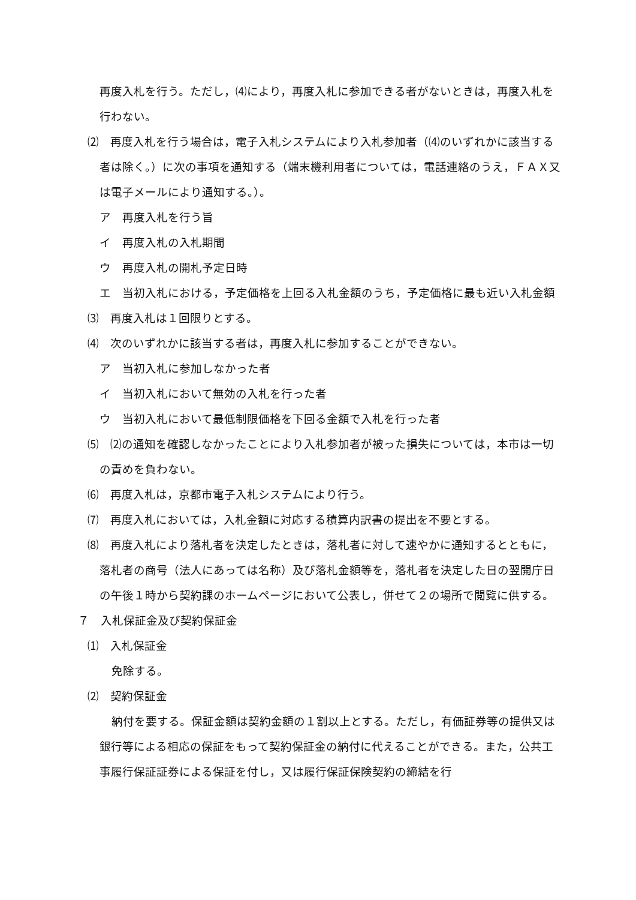再度入札を行う。ただし，⑷により，再度入札に参加できる者がないときは，再度入札を行わない。
⑵　再度入札を行う場合は，電子入札システムにより入札参加者（⑷のいずれかに該当する者は除く。）に次の事項を通知する（端末機利用者については，電話連絡のうえ，ＦＡＸ又は電子メールにより通知する。）。
ア　再度入札を行う旨
イ　再度入札の入札期間
ウ　再度入札の開札予定日時
エ　当初入札における，予定価格を上回る入札金額のうち，予定価格に最も近い入札金額
⑶　再度入札は１回限りとする。
⑷　次のいずれかに該当する者は，再度入札に参加することができない。
ア　当初入札に参加しなかった者
イ　当初入札において無効の入札を行った者
ウ　当初入札において最低制限価格を下回る金額で入札を行った者
⑸　⑵の通知を確認しなかったことにより入札参加者が被った損失については，本市は一切の責めを負わない。
⑹　再度入札は，京都市電子入札システムにより行う。
⑺　再度入札においては，入札金額に対応する積算内訳書の提出を不要とする。
⑻　再度入札により落札者を決定したときは，落札者に対して速やかに通知するとともに，落札者の商号（法人にあっては名称）及び落札金額等を，落札者を決定した日の翌開庁日の午後１時から契約課のホームページにおいて公表し，併せて２の場所で閲覧に供する。
７　入札保証金及び契約保証金
⑴　入札保証金
免除する。
⑵　契約保証金
納付を要する。保証金額は契約金額の１割以上とする。ただし，有価証券等の提供又は銀行等による相応の保証をもって契約保証金の納付に代えることができる。また，公共工事履行保証証券による保証を付し，又は履行保証保険契約の締結を行